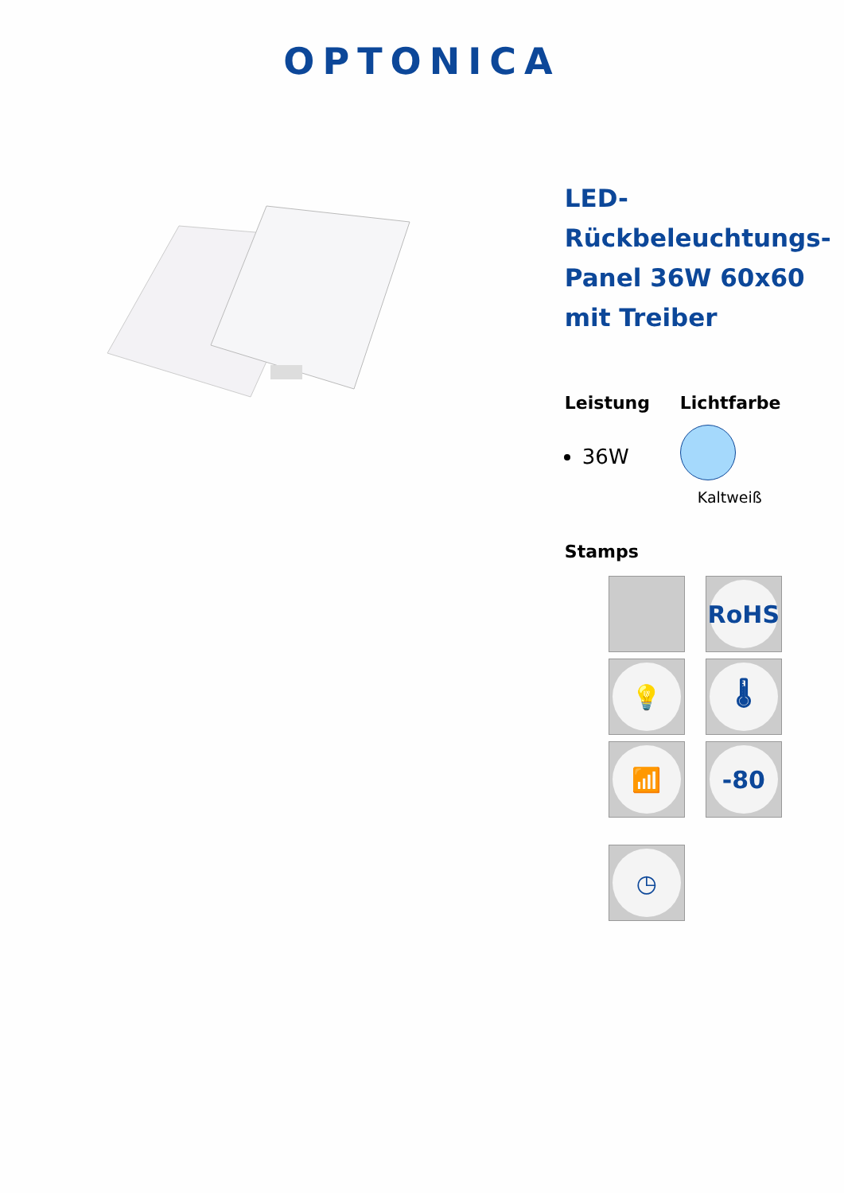OPTONICA
LED-
Rückbeleuchtungs-
Panel 36W 60x60
mit Treiber
Leistung
36W
Lichtfarbe
Kaltweiß
Stamps
RoHS
💡
🌡
📶
-80
◷